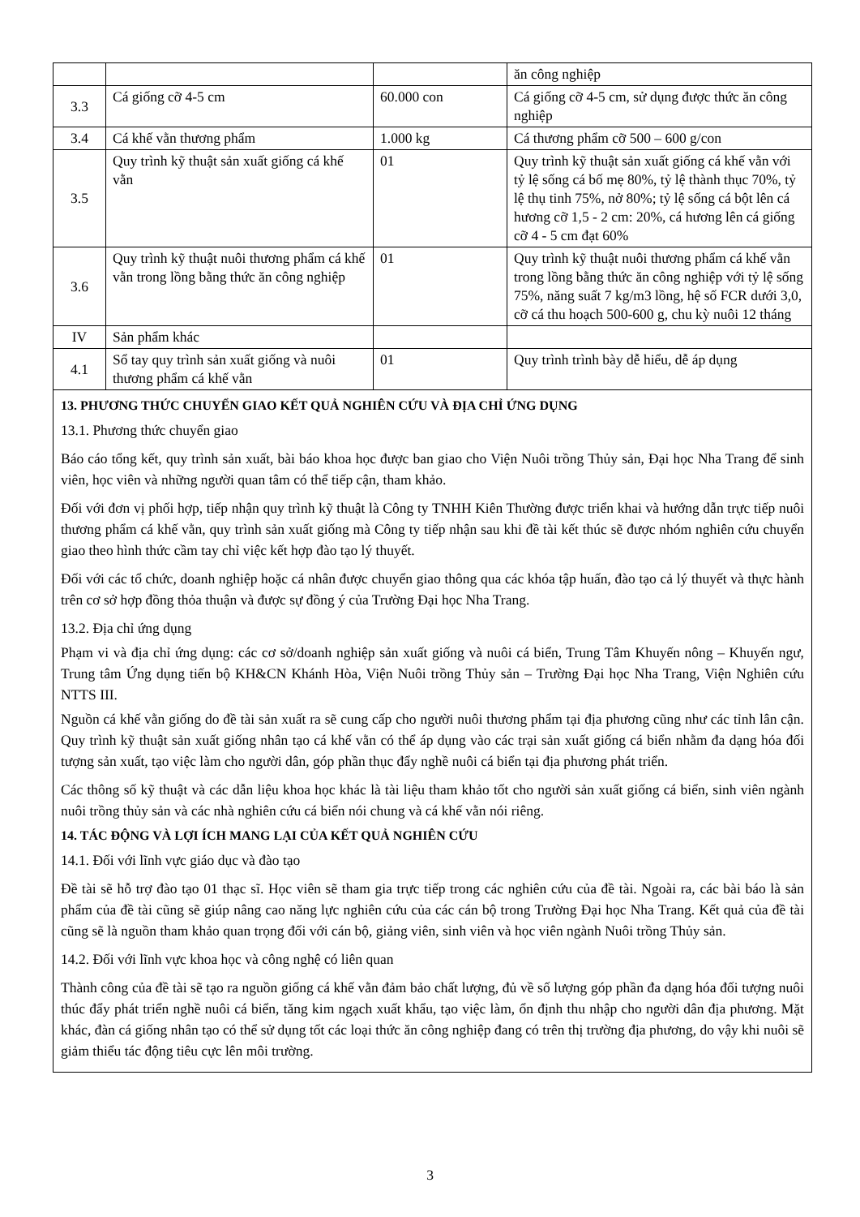| | | | ăn công nghiệp |
| 3.3 | Cá giống cỡ 4-5 cm | 60.000 con | Cá giống cỡ 4-5 cm, sử dụng được thức ăn công nghiệp |
| 3.4 | Cá khế vằn thương phẩm | 1.000 kg | Cá thương phẩm cỡ 500 – 600 g/con |
| 3.5 | Quy trình kỹ thuật sản xuất giống cá khế vằn | 01 | Quy trình kỹ thuật sản xuất giống cá khế vằn với tỷ lệ sống cá bố mẹ 80%, tỷ lệ thành thục 70%, tỷ lệ thụ tinh 75%, nở 80%; tỷ lệ sống cá bột lên cá hương cỡ 1,5 - 2 cm: 20%, cá hương lên cá giống cỡ 4 - 5 cm đạt 60% |
| 3.6 | Quy trình kỹ thuật nuôi thương phẩm cá khế vằn trong lồng bằng thức ăn công nghiệp | 01 | Quy trình kỹ thuật nuôi thương phẩm cá khế vằn trong lồng bằng thức ăn công nghiệp với tỷ lệ sống 75%, năng suất 7 kg/m3 lồng, hệ số FCR dưới 3,0, cỡ cá thu hoạch 500-600 g, chu kỳ nuôi 12 tháng |
| IV | Sản phẩm khác | | |
| 4.1 | Sổ tay quy trình sản xuất giống và nuôi thương phẩm cá khế vằn | 01 | Quy trình trình bày dễ hiểu, dễ áp dụng |
13. PHƯƠNG THỨC CHUYỂN GIAO KẾT QUẢ NGHIÊN CỨU VÀ ĐỊA CHỈ ỨNG DỤNG
13.1. Phương thức chuyển giao
Báo cáo tổng kết, quy trình sản xuất, bài báo khoa học được ban giao cho Viện Nuôi trồng Thủy sản, Đại học Nha Trang để sinh viên, học viên và những người quan tâm có thể tiếp cận, tham khảo.
Đối với đơn vị phối hợp, tiếp nhận quy trình kỹ thuật là Công ty TNHH Kiên Thường được triển khai và hướng dẫn trực tiếp nuôi thương phẩm cá khế vằn, quy trình sản xuất giống mà Công ty tiếp nhận sau khi đề tài kết thúc sẽ được nhóm nghiên cứu chuyển giao theo hình thức cầm tay chỉ việc kết hợp đào tạo lý thuyết.
Đối với các tổ chức, doanh nghiệp hoặc cá nhân được chuyển giao thông qua các khóa tập huấn, đào tạo cả lý thuyết và thực hành trên cơ sở hợp đồng thỏa thuận và được sự đồng ý của Trường Đại học Nha Trang.
13.2. Địa chỉ ứng dụng
Phạm vi và địa chỉ ứng dụng: các cơ sở/doanh nghiệp sản xuất giống và nuôi cá biển, Trung Tâm Khuyến nông – Khuyến ngư, Trung tâm Ứng dụng tiến bộ KH&CN Khánh Hòa, Viện Nuôi trồng Thủy sản – Trường Đại học Nha Trang, Viện Nghiên cứu NTTS III.
Nguồn cá khế vằn giống do đề tài sản xuất ra sẽ cung cấp cho người nuôi thương phẩm tại địa phương cũng như các tỉnh lân cận. Quy trình kỹ thuật sản xuất giống nhân tạo cá khế vằn có thể áp dụng vào các trại sản xuất giống cá biển nhằm đa dạng hóa đối tượng sản xuất, tạo việc làm cho người dân, góp phần thục đẩy nghề nuôi cá biển tại địa phương phát triển.
Các thông số kỹ thuật và các dẫn liệu khoa học khác là tài liệu tham khảo tốt cho người sản xuất giống cá biển, sinh viên ngành nuôi trồng thủy sản và các nhà nghiên cứu cá biển nói chung và cá khế vằn nói riêng.
14. TÁC ĐỘNG VÀ LỢI ÍCH MANG LẠI CỦA KẾT QUẢ NGHIÊN CỨU
14.1. Đối với lĩnh vực giáo dục và đào tạo
Đề tài sẽ hỗ trợ đào tạo 01 thạc sĩ. Học viên sẽ tham gia trực tiếp trong các nghiên cứu của đề tài. Ngoài ra, các bài báo là sản phẩm của đề tài cũng sẽ giúp nâng cao năng lực nghiên cứu của các cán bộ trong Trường Đại học Nha Trang. Kết quả của đề tài cũng sẽ là nguồn tham khảo quan trọng đối với cán bộ, giảng viên, sinh viên và học viên ngành Nuôi trồng Thủy sản.
14.2. Đối với lĩnh vực khoa học và công nghệ có liên quan
Thành công của đề tài sẽ tạo ra nguồn giống cá khế vằn đảm bảo chất lượng, đủ về số lượng góp phần đa dạng hóa đối tượng nuôi thúc đẩy phát triển nghề nuôi cá biển, tăng kim ngạch xuất khẩu, tạo việc làm, ổn định thu nhập cho người dân địa phương. Mặt khác, đàn cá giống nhân tạo có thể sử dụng tốt các loại thức ăn công nghiệp đang có trên thị trường địa phương, do vậy khi nuôi sẽ giảm thiểu tác động tiêu cực lên môi trường.
3